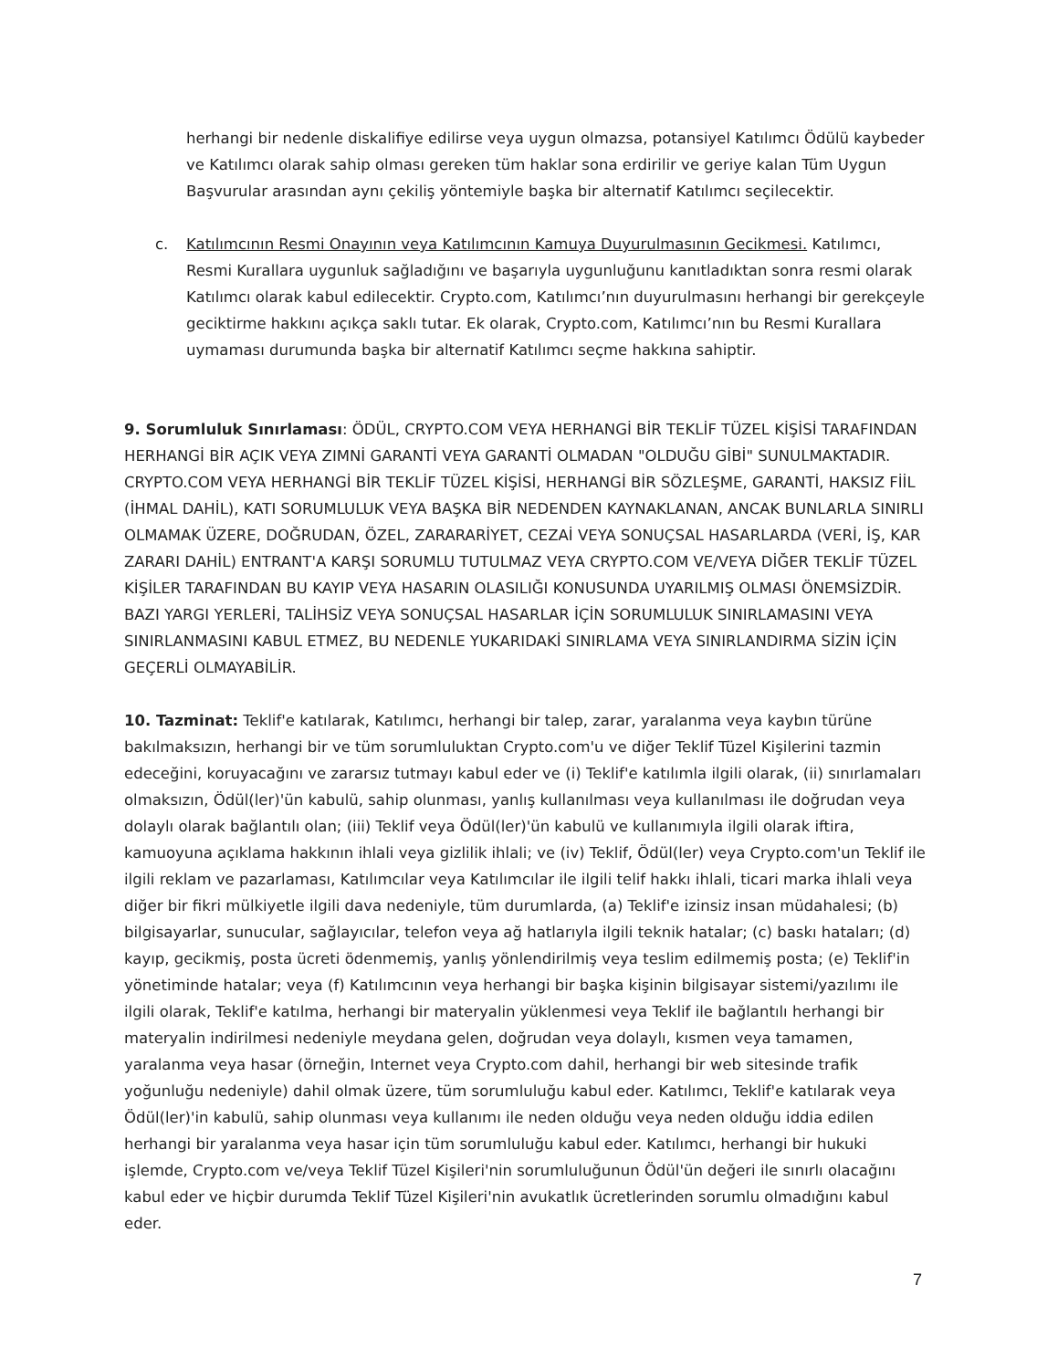herhangi bir nedenle diskalifiye edilirse veya uygun olmazsa, potansiyel Katılımcı Ödülü kaybeder ve Katılımcı olarak sahip olması gereken tüm haklar sona erdirilir ve geriye kalan Tüm Uygun Başvurular arasından aynı çekiliş yöntemiyle başka bir alternatif Katılımcı seçilecektir.
c. Katılımcının Resmi Onayının veya Katılımcının Kamuya Duyurulmasının Gecikmesi. Katılımcı, Resmi Kurallara uygunluk sağladığını ve başarıyla uygunluğunu kanıtladıktan sonra resmi olarak Katılımcı olarak kabul edilecektir. Crypto.com, Katılımcı’nın duyurulmasını herhangi bir gerekçeyle geciktirme hakkını açıkça saklı tutar. Ek olarak, Crypto.com, Katılımcı’nın bu Resmi Kurallara uymaması durumunda başka bir alternatif Katılımcı seçme hakkına sahiptir.
9. Sorumluluk Sınırlaması: ÖDÜL, CRYPTO.COM VEYA HERHANGİ BİR TEKLİF TÜZEL KİŞİSİ TARAFINDAN HERHANGİ BİR AÇIK VEYA ZIMNİ GARANTİ VEYA GARANTİ OLMADAN "OLDUĞU GİBİ" SUNULMAKTADIR. CRYPTO.COM VEYA HERHANGİ BİR TEKLİF TÜZEL KİŞİSİ, HERHANGİ BİR SÖZLEŞME, GARANTİ, HAKSIZ FİİL (İHMAL DAHİL), KATI SORUMLULUK VEYA BAŞKA BİR NEDENDEN KAYNAKLANAN, ANCAK BUNLARLA SINIRLI OLMAMAK ÜZERE, DOĞRUDAN, ÖZEL, ZARARARİYET, CEZAİ VEYA SONUÇSAL HASARLARDA (VERİ, İŞ, KAR ZARARI DAHİL) ENTRANT'A KARŞI SORUMLU TUTULMAZ VEYA CRYPTO.COM VE/VEYA DİĞER TEKLİF TÜZEL KİŞİLER TARAFINDAN BU KAYIP VEYA HASARIN OLASILIĞI KONUSUNDA UYARILMIŞ OLMASI ÖNEMSİZDİR. BAZI YARGI YERLERİ, TALİHSİZ VEYA SONUÇSAL HASARLAR İÇİN SORUMLULUK SINIRLAMASINI VEYA SINIRLANMASINI KABUL ETMEZ, BU NEDENLE YUKARIDAKİ SINIRLAMA VEYA SINIRLANDIRMA SİZİN İÇİN GEÇERLİ OLMAYABİLİR.
10. Tazminat: Teklif'e katılarak, Katılımcı, herhangi bir talep, zarar, yaralanma veya kaybın türüne bakılmaksızın, herhangi bir ve tüm sorumluluktan Crypto.com'u ve diğer Teklif Tüzel Kişilerini tazmin edeceğini, koruyacağını ve zararsız tutmayı kabul eder ve (i) Teklif'e katılımla ilgili olarak, (ii) sınırlamaları olmaksızın, Ödül(ler)'ün kabulü, sahip olunması, yanlış kullanılması veya kullanılması ile doğrudan veya dolaylı olarak bağlantılı olan; (iii) Teklif veya Ödül(ler)'ün kabulü ve kullanımıyla ilgili olarak iftira, kamuoyuna açıklama hakkının ihlali veya gizlilik ihlali; ve (iv) Teklif, Ödül(ler) veya Crypto.com'un Teklif ile ilgili reklam ve pazarlaması, Katılımcılar veya Katılımcılar ile ilgili telif hakkı ihlali, ticari marka ihlali veya diğer bir fikri mülkiyetle ilgili dava nedeniyle, tüm durumlarda, (a) Teklif'e izinsiz insan müdahalesi; (b) bilgisayarlar, sunucular, sağlayıcılar, telefon veya ağ hatlarıyla ilgili teknik hatalar; (c) baskı hataları; (d) kayıp, gecikmiş, posta ücreti ödenmemiş, yanlış yönlendirilmiş veya teslim edilmemiş posta; (e) Teklif'in yönetiminde hatalar; veya (f) Katılımcının veya herhangi bir başka kişinin bilgisayar sistemi/yazılımı ile ilgili olarak, Teklif'e katılma, herhangi bir materyalin yüklenmesi veya Teklif ile bağlantılı herhangi bir materyalin indirilmesi nedeniyle meydana gelen, doğrudan veya dolaylı, kısmen veya tamamen, yaralanma veya hasar (örneğin, Internet veya Crypto.com dahil, herhangi bir web sitesinde trafik yoğunluğu nedeniyle) dahil olmak üzere, tüm sorumluluğu kabul eder. Katılımcı, Teklif'e katılarak veya Ödül(ler)'in kabulü, sahip olunması veya kullanımı ile neden olduğu veya neden olduğu iddia edilen herhangi bir yaralanma veya hasar için tüm sorumluluğu kabul eder. Katılımcı, herhangi bir hukuki işlemde, Crypto.com ve/veya Teklif Tüzel Kişileri'nin sorumluluğunun Ödül'ün değeri ile sınırlı olacağını kabul eder ve hiçbir durumda Teklif Tüzel Kişileri'nin avukatlık ücretlerinden sorumlu olmadığını kabul eder.
7